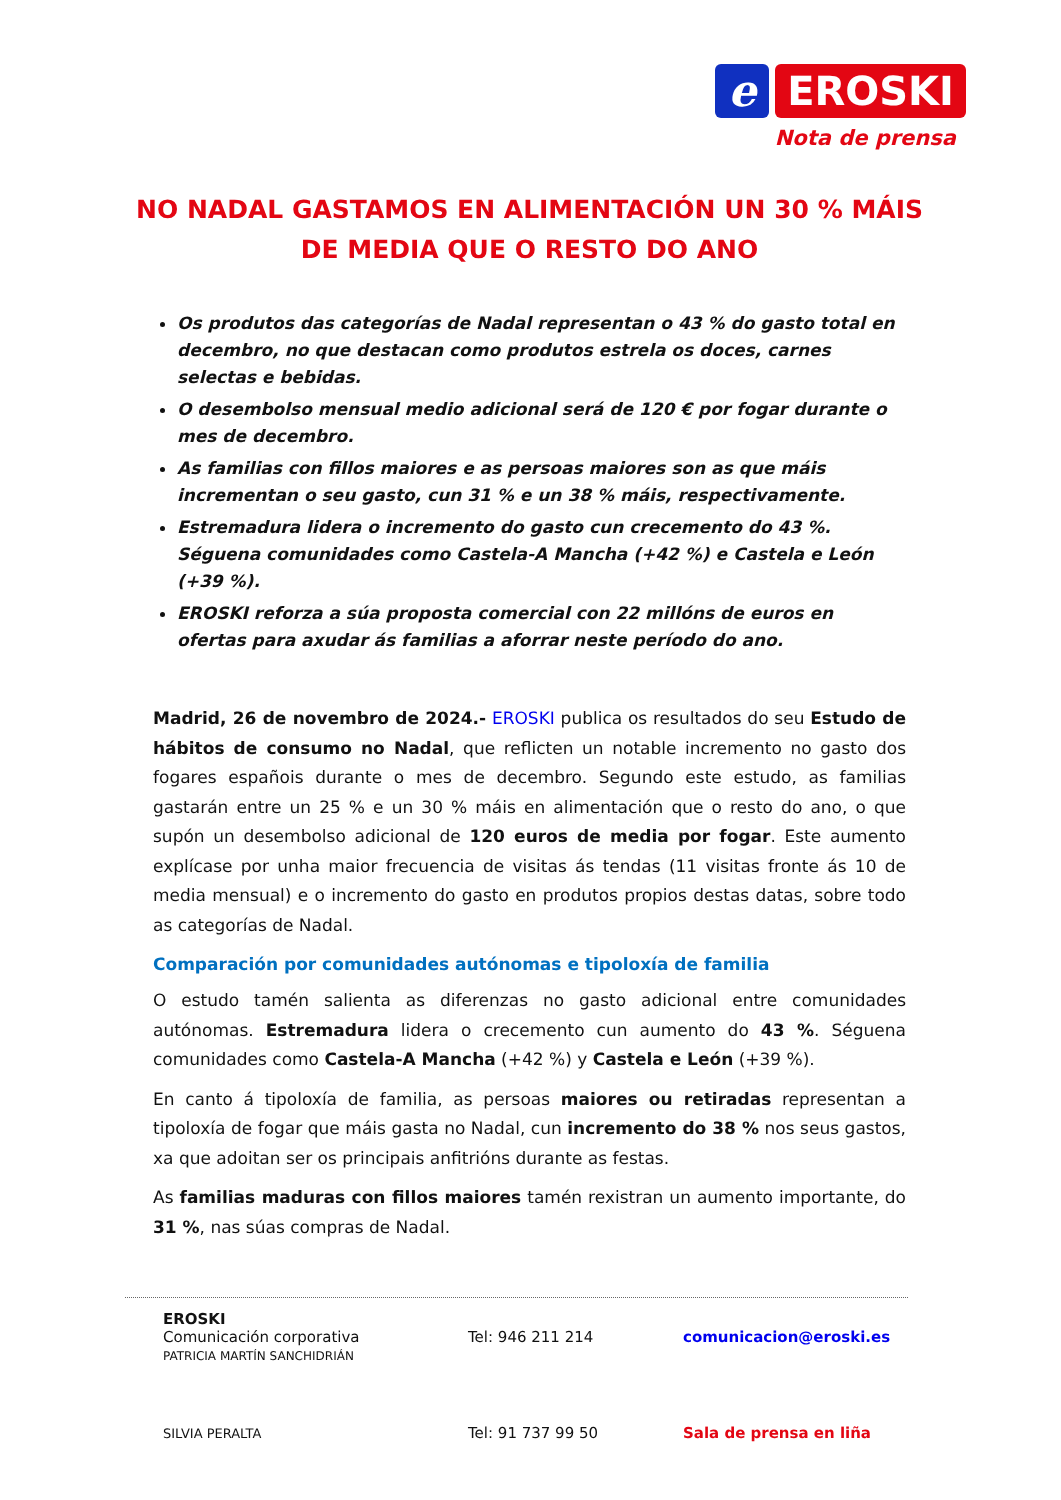e EROSKI
Nota de prensa
NO NADAL GASTAMOS EN ALIMENTACIÓN UN 30 % MÁIS DE MEDIA QUE O RESTO DO ANO
Os produtos das categorías de Nadal representan o 43 % do gasto total en decembro, no que destacan como produtos estrela os doces, carnes selectas e bebidas.
O desembolso mensual medio adicional será de 120 € por fogar durante o mes de decembro.
As familias con fillos maiores e as persoas maiores son as que máis incrementan o seu gasto, cun 31 % e un 38 % máis, respectivamente.
Estremadura lidera o incremento do gasto cun crecemento do 43 %. Séguena comunidades como Castela-A Mancha (+42 %) e Castela e León (+39 %).
EROSKI reforza a súa proposta comercial con 22 millóns de euros en ofertas para axudar ás familias a aforrar neste período do ano.
Madrid, 26 de novembro de 2024.- EROSKI publica os resultados do seu Estudo de hábitos de consumo no Nadal, que reflicten un notable incremento no gasto dos fogares españois durante o mes de decembro. Segundo este estudo, as familias gastarán entre un 25 % e un 30 % máis en alimentación que o resto do ano, o que supón un desembolso adicional de 120 euros de media por fogar. Este aumento explícase por unha maior frecuencia de visitas ás tendas (11 visitas fronte ás 10 de media mensual) e o incremento do gasto en produtos propios destas datas, sobre todo as categorías de Nadal.
Comparación por comunidades autónomas e tipoloxía de familia
O estudo tamén salienta as diferenzas no gasto adicional entre comunidades autónomas. Estremadura lidera o crecemento cun aumento do 43 %. Séguena comunidades como Castela-A Mancha (+42 %) y Castela e León (+39 %).
En canto á tipoloxía de familia, as persoas maiores ou retiradas representan a tipoloxía de fogar que máis gasta no Nadal, cun incremento do 38 % nos seus gastos, xa que adoitan ser os principais anfitrións durante as festas.
As familias maduras con fillos maiores tamén rexistran un aumento importante, do 31 %, nas súas compras de Nadal.
EROSKI
Comunicación corporativa
PATRICIA MARTÍN SANCHIDRIÁN
Tel: 946 211 214 comunicacion@eroski.es
SILVIA PERALTA
Tel: 91 737 99 50 Sala de prensa en liña